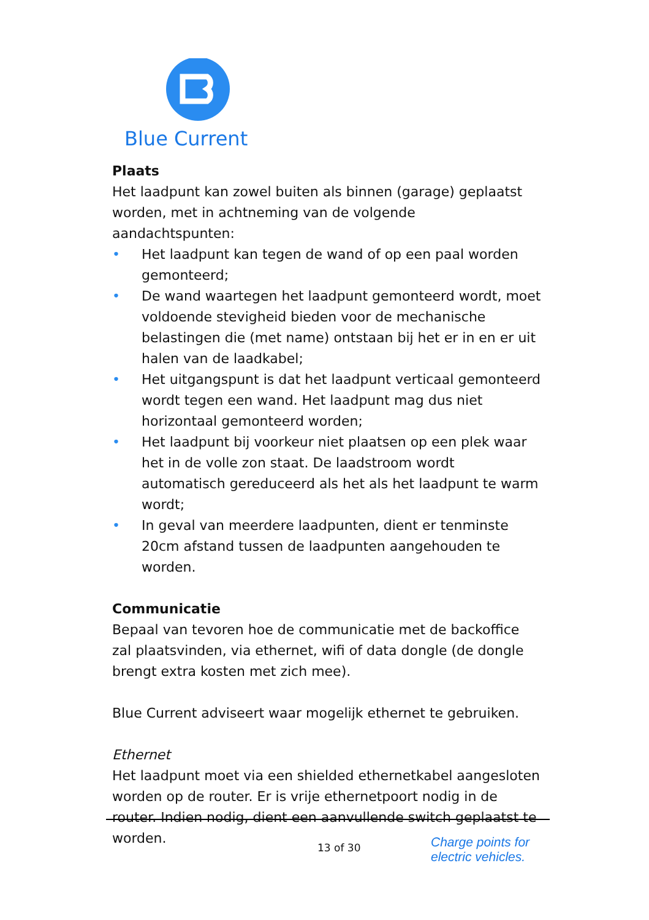Blue Current
Plaats
Het laadpunt kan zowel buiten als binnen (garage) geplaatst worden, met in achtneming van de volgende aandachtspunten:
• Het laadpunt kan tegen de wand of op een paal worden gemonteerd;
• De wand waartegen het laadpunt gemonteerd wordt, moet voldoende stevigheid bieden voor de mechanische belastingen die (met name) ontstaan bij het er in en er uit halen van de laadkabel;
• Het uitgangspunt is dat het laadpunt verticaal gemonteerd wordt tegen een wand. Het laadpunt mag dus niet horizontaal gemonteerd worden;
• Het laadpunt bij voorkeur niet plaatsen op een plek waar het in de volle zon staat. De laadstroom wordt automatisch gereduceerd als het als het laadpunt te warm wordt;
• In geval van meerdere laadpunten, dient er tenminste 20cm afstand tussen de laadpunten aangehouden te worden.
Communicatie
Bepaal van tevoren hoe de communicatie met de backoffice zal plaatsvinden, via ethernet, wifi of data dongle (de dongle brengt extra kosten met zich mee).
Blue Current adviseert waar mogelijk ethernet te gebruiken.
Ethernet
Het laadpunt moet via een shielded ethernetkabel aangesloten worden op de router. Er is vrije ethernetpoort nodig in de router. Indien nodig, dient een aanvullende switch geplaatst te worden.
13 of 30
Charge points for
electric vehicles.